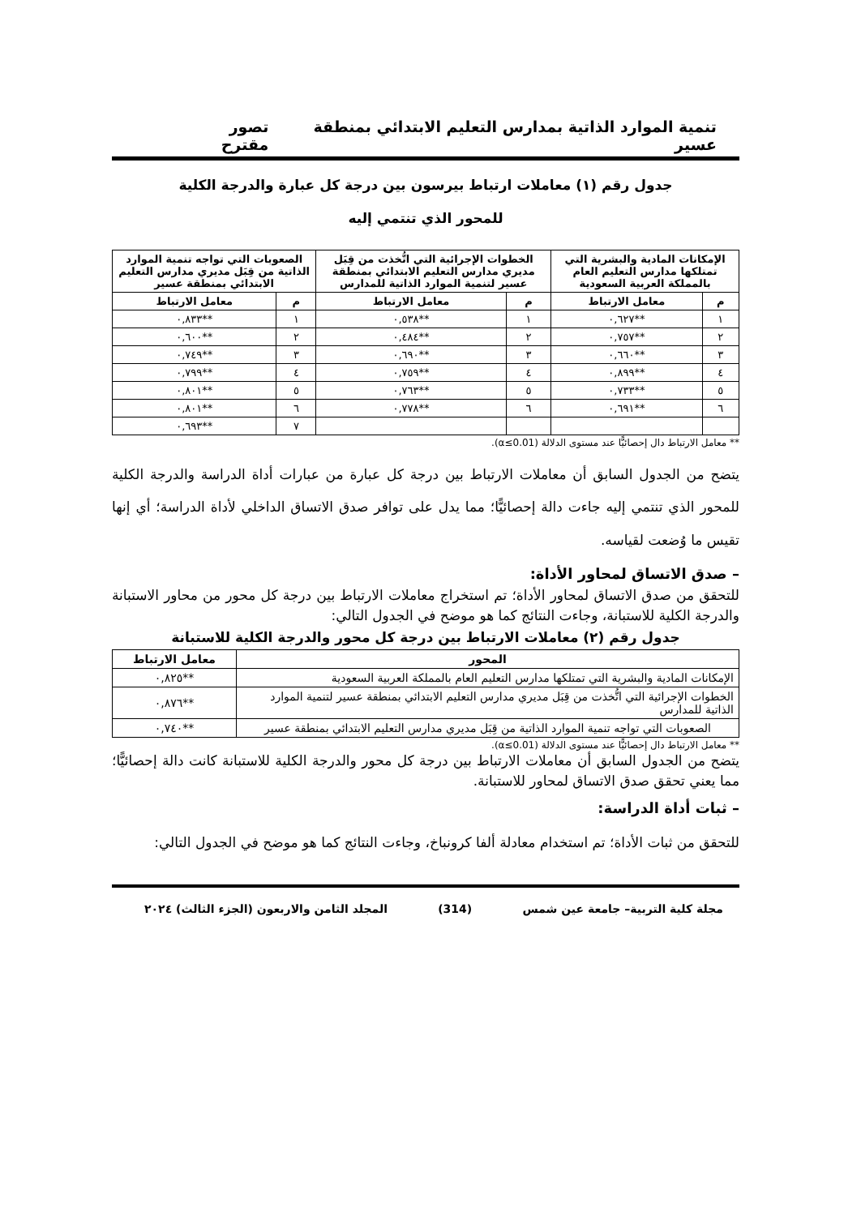تنمية الموارد الذاتية بمدارس التعليم الابتدائي بمنطقة عسير تصور مقترح
جدول رقم (١) معاملات ارتباط بيرسون بين درجة كل عبارة والدرجة الكلية
للمحور الذي تنتمي إليه
| الإمكانات المادية والبشرية التي تمتلكها مدارس التعليم العام بالمملكة العربية السعودية | | الخطوات الإجرائية التي اتُّخذت من قِبَل مديري مدارس التعليم الابتدائي بمنطقة عسير لتنمية الموارد الذاتية للمدارس | | الصعوبات التي تواجه تنمية الموارد الذاتية من قِبَل مديري مدارس التعليم الابتدائي بمنطقة عسير | |
| --- | --- | --- | --- | --- | --- |
| م | معامل الارتباط | م | معامل الارتباط | م | معامل الارتباط |
| ١ | **٠,٦٢٧ | ١ | **٠,٥٣٨ | ١ | **٠,٨٣٣ |
| ٢ | **٠,٧٥٧ | ٢ | **٠,٤٨٤ | ٢ | **٠,٦٠٠ |
| ٣ | **٠,٦٦٠ | ٣ | **٠,٦٩٠ | ٣ | **٠,٧٤٩ |
| ٤ | **٠,٨٩٩ | ٤ | **٠,٧٥٩ | ٤ | **٠,٧٩٩ |
| ٥ | **٠,٧٣٣ | ٥ | **٠,٧٦٣ | ٥ | **٠,٨٠١ |
| ٦ | **٠,٦٩١ | ٦ | **٠,٧٧٨ | ٦ | **٠,٨٠١ |
| | | | | ٧ | **٠,٦٩٣ |
** معامل الارتباط دال إحصائيًّا عند مستوى الدلالة (α≤0.01).
يتضح من الجدول السابق أن معاملات الارتباط بين درجة كل عبارة من عبارات أداة الدراسة والدرجة الكلية للمحور الذي تنتمي إليه جاءت دالة إحصائيًّا؛ مما يدل على توافر صدق الاتساق الداخلي لأداة الدراسة؛ أي إنها تقيس ما وُضعت لقياسه.
– صدق الاتساق لمحاور الأداة:
للتحقق من صدق الاتساق لمحاور الأداة؛ تم استخراج معاملات الارتباط بين درجة كل محور من محاور الاستبانة والدرجة الكلية للاستبانة، وجاءت النتائج كما هو موضح في الجدول التالي:
جدول رقم (٢) معاملات الارتباط بين درجة كل محور والدرجة الكلية للاستبانة
| المحور | معامل الارتباط |
| --- | --- |
| الإمكانات المادية والبشرية التي تمتلكها مدارس التعليم العام بالمملكة العربية السعودية | **٠,٨٢٥ |
| الخطوات الإجرائية التي اتُّخذت من قِبَل مديري مدارس التعليم الابتدائي بمنطقة عسير لتنمية الموارد الذاتية للمدارس | **٠,٨٧٦ |
| الصعوبات التي تواجه تنمية الموارد الذاتية من قِبَل مديري مدارس التعليم الابتدائي بمنطقة عسير | **٠,٧٤٠ |
** معامل الارتباط دال إحصائيًّا عند مستوى الدلالة (α≤0.01).
يتضح من الجدول السابق أن معاملات الارتباط بين درجة كل محور والدرجة الكلية للاستبانة كانت دالة إحصائيًّا؛ مما يعني تحقق صدق الاتساق لمحاور للاستبانة.
– ثبات أداة الدراسة:
للتحقق من ثبات الأداة؛ تم استخدام معادلة ألفا كرونباخ، وجاءت النتائج كما هو موضح في الجدول التالي:
مجلة كلية التربية– جامعة عين شمس (314) المجلد الثامن والاربعون (الجزء الثالث) ٢٠٢٤